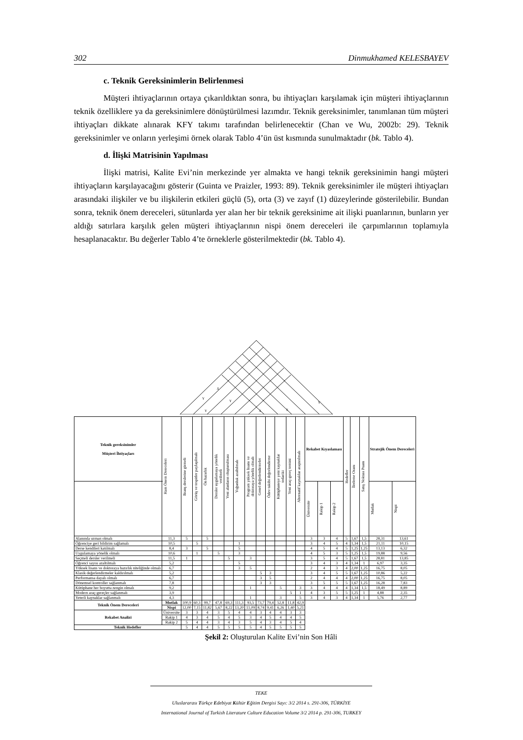302 Dinmukhamed KELESBAYEV
c. Teknik Gereksinimlerin Belirlenmesi
Müşteri ihtiyaçlarının ortaya çıkarıldıktan sonra, bu ihtiyaçları karşılamak için müşteri ihtiyaçlarının teknik özelliklere ya da gereksinimlere dönüştürülmesi lazımdır. Teknik gereksinimler, tanımlanan tüm müşteri ihtiyaçları dikkate alınarak KFY takımı tarafından belirlenecektir (Chan ve Wu, 2002b: 29). Teknik gereksinimler ve onların yerleşimi örnek olarak Tablo 4’ün üst kısmında sunulmaktadır (bk. Tablo 4).
d. İlişki Matrisinin Yapılması
İlişki matrisi, Kalite Evi’nin merkezinde yer almakta ve hangi teknik gereksinimin hangi müşteri ihtiyaçların karşılayacağını gösterir (Guinta ve Praizler, 1993: 89). Teknik gereksinimler ile müşteri ihtiyaçları arasındaki ilişkiler ve bu ilişkilerin etkileri güçlü (5), orta (3) ve zayıf (1) düzeylerinde gösterilebilir. Bundan sonra, teknik önem dereceleri, sütunlarda yer alan her bir teknik gereksinime ait ilişki puanlarının, bunların yer aldığı satırlara karşılık gelen müşteri ihtiyaçlarının nispi önem dereceleri ile çarpımlarının toplamıyla hesaplanacaktır. Bu değerler Tablo 4’te örneklerle gösterilmektedir (bk. Tablo 4).
X
Y
Y
Y
X
X
Y
| Teknik gereksinimler Müşteri İhtiyaçları | | Ham Önem Dereceleri | Branş derslerine girmeli | Görüş ve tespitler paylaşılmalı | Ön hazırlık | Dersler uygulamaya yönelik verilmeli | Yeni alanların oluşturulması | Yoğunluk azaltılmalı | Program yüksek lisans ve doktoraya yönelik olmalı | Genel değerlendirmeler | Ödev takibi değerlendirme | Kütüphaneye yeni kaynaklar tedariki | Yeni araç-gereç temini | Alternatif kaynaklar araştırılmalı | Rekabet Kıyaslaması | | | Hedefler | İlerleme Oranı | Satış Noktası Puanı | Stratejik Önem Dereceleri | |
| --- | --- | --- | --- | --- | --- | --- | --- | --- | --- | --- | --- | --- | --- | --- | --- | --- | --- | --- | --- | --- | --- | --- |
| | | | | | | | | | | | | | | | Üniversite | Rakip 1 | Rakip 2 | | | | Mutlak | Nispi |
| Alanında uzman olmalı | | 11,3 | 5 | | 5 | | | | | | | | | | 3 | 3 | 4 | 5 | 1,67 | 1,5 | 28,31 | 13,61 |
| Öğrenciye geri bildirim sağlamalı | | 10,5 | | 5 | | | | 1 | | | | | | | 3 | 4 | 5 | 4 | 1,34 | 1,5 | 21,11 | 10,15 |
| Derse kendileri katılmalı | | 8,4 | 3 | | 5 | | | 5 | | | | | | | 4 | 5 | 4 | 5 | 1,25 | 1,25 | 13,13 | 6,32 |
| Uygulamaya yönelik olmalı | | 10,6 | | 1 | | 5 | | 3 | | | | | | | 4 | 5 | 3 | 5 | 1,25 | 1,5 | 19,88 | 9,56 |
| Seçmeli dersler verilmeli | | 11,5 | 1 | | | | 5 | | 3 | | | | | | 3 | 5 | 4 | 5 | 1,67 | 1,5 | 28,81 | 13,85 |
| Öğrenci sayısı azaltılmalı | | 5,2 | | | | | | 5 | | | | | | | 3 | 4 | 3 | 4 | 1,34 | 1 | 6,97 | 3,35 |
| Yüksek lisans ve doktoraya hazırlık niteliğinde olmalı | | 6,7 | | | | | | 3 | 5 | | | | | | 2 | 4 | 3 | 4 | 2,00 | 1,25 | 16,75 | 8,05 |
| Klasik değerlendirmeler kaldırılmalı | | 5,2 | | | | | | | | 5 | 3 | | | | 3 | 4 | 5 | 5 | 1,67 | 1,25 | 10,86 | 5,22 |
| Performansa dayalı olmalı | | 6,7 | | | | | | | | 3 | 5 | | | | 2 | 4 | 4 | 4 | 2,00 | 1,25 | 16,75 | 8,05 |
| Dönemsel kontroller sağlanmalı | | 7,8 | | | | | | | | 3 | 3 | | | | 3 | 5 | 5 | 5 | 1,67 | 1,25 | 16,28 | 7,83 |
| Kütüphane her boyutta zengin olmalı | | 9,2 | | | | | | | 1 | | | 5 | | 3 | 3 | 4 | 4 | 4 | 1,34 | 1,5 | 18,49 | 8,89 |
| Modern araç-gereçler sağlanmalı | | 3,9 | | | | | | | | | | | 5 | 1 | 4 | 3 | 5 | 5 | 1,25 | 1 | 4,88 | 2,35 |
| Yeterli kaynaklar sağlanmalı | | 4,3 | | | | | | | 1 | | | 3 | | 5 | 3 | 4 | 3 | 4 | 1,34 | 1 | 5,76 | 2,77 |
| Teknik Önem Dereceleri | Mutlak | | 100,9 | 60,3 | 99,7 | 47,8 | 69,3 | 111,3 | 93,5 | 73,7 | 79,4 | 52,8 | 11,8 | 42,9 | | | | | | | | |
| | Nispi | | 12,00 | 7,15 | 11,82 | 5,67 | 8,22 | 13,20 | 11,09 | 8,74 | 9,41 | 6,26 | 1,40 | 5,21 | | | | | | | | |
| Rekabet Analizi | Üniversite | | 3 | 3 | 4 | 3 | 5 | 4 | 4 | 3 | 4 | 4 | 3 | 3 | | | | | | | | |
| | Rakip 1 | | 4 | 3 | 4 | 5 | 4 | 5 | 3 | 4 | 5 | 4 | 4 | 5 | | | | | | | | |
| | Rakip 2 | | 5 | 4 | 4 | 3 | 4 | 3 | 5 | 4 | 3 | 4 | 5 | 4 | | | | | | | | |
| Teknik Hedefler | | | 5 | 4 | 4 | 5 | 5 | 5 | 5 | 4 | 5 | 5 | 5 | 5 | | | | | | | | |
Şekil 2: Oluşturulan Kalite Evi’nin Son Hâli
TEKE
Uluslararası Türkçe Edebiyat Kültür Eğitim Dergisi Sayı: 3/2 2014 s. 291-306, TÜRKİYE
International Journal of Turkish Literature Culture Education Volume 3/2 2014 p. 291-306, TURKEY